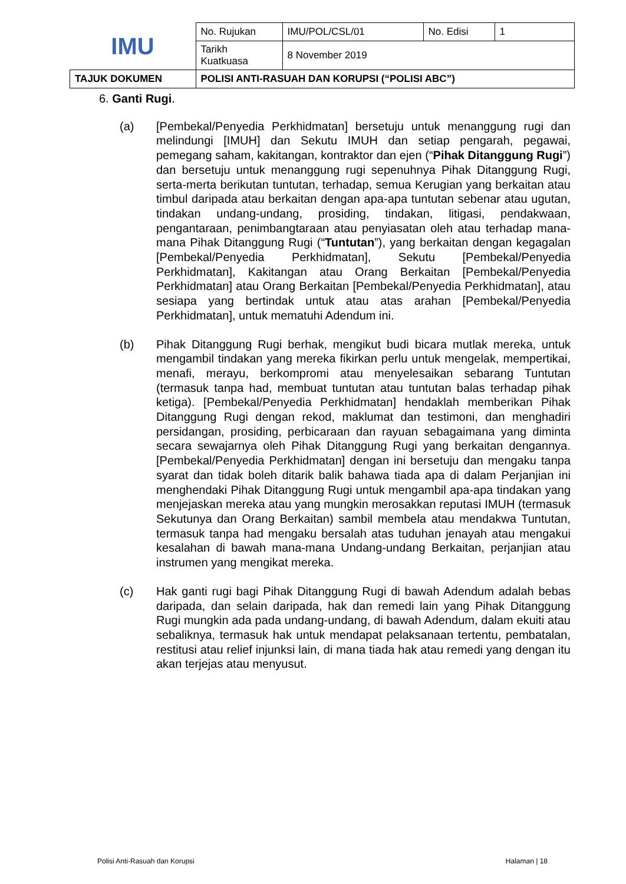| IMU | No. Rujukan | IMU/POL/CSL/01 | No. Edisi | 1 |
| | Tarikh Kuatkuasa | 8 November 2019 | | |
| TAJUK DOKUMEN | POLISI ANTI-RASUAH DAN KORUPSI (“POLISI ABC”) | | | |
6. Ganti Rugi.
(a) [Pembekal/Penyedia Perkhidmatan] bersetuju untuk menanggung rugi dan melindungi [IMUH] dan Sekutu IMUH dan setiap pengarah, pegawai, pemegang saham, kakitangan, kontraktor dan ejen (“Pihak Ditanggung Rugi”) dan bersetuju untuk menanggung rugi sepenuhnya Pihak Ditanggung Rugi, serta-merta berikutan tuntutan, terhadap, semua Kerugian yang berkaitan atau timbul daripada atau berkaitan dengan apa-apa tuntutan sebenar atau ugutan, tindakan undang-undang, prosiding, tindakan, litigasi, pendakwaan, pengantaraan, penimbangtaraan atau penyiasatan oleh atau terhadap mana-mana Pihak Ditanggung Rugi (“Tuntutan”), yang berkaitan dengan kegagalan [Pembekal/Penyedia Perkhidmatan], Sekutu [Pembekal/Penyedia Perkhidmatan], Kakitangan atau Orang Berkaitan [Pembekal/Penyedia Perkhidmatan] atau Orang Berkaitan [Pembekal/Penyedia Perkhidmatan], atau sesiapa yang bertindak untuk atau atas arahan [Pembekal/Penyedia Perkhidmatan], untuk mematuhi Adendum ini.
(b) Pihak Ditanggung Rugi berhak, mengikut budi bicara mutlak mereka, untuk mengambil tindakan yang mereka fikirkan perlu untuk mengelak, mempertikai, menafi, merayu, berkompromi atau menyelesaikan sebarang Tuntutan (termasuk tanpa had, membuat tuntutan atau tuntutan balas terhadap pihak ketiga). [Pembekal/Penyedia Perkhidmatan] hendaklah memberikan Pihak Ditanggung Rugi dengan rekod, maklumat dan testimoni, dan menghadiri persidangan, prosiding, perbicaraan dan rayuan sebagaimana yang diminta secara sewajarnya oleh Pihak Ditanggung Rugi yang berkaitan dengannya. [Pembekal/Penyedia Perkhidmatan] dengan ini bersetuju dan mengaku tanpa syarat dan tidak boleh ditarik balik bahawa tiada apa di dalam Perjanjian ini menghendaki Pihak Ditanggung Rugi untuk mengambil apa-apa tindakan yang menjejaskan mereka atau yang mungkin merosakkan reputasi IMUH (termasuk Sekutunya dan Orang Berkaitan) sambil membela atau mendakwa Tuntutan, termasuk tanpa had mengaku bersalah atas tuduhan jenayah atau mengakui kesalahan di bawah mana-mana Undang-undang Berkaitan, perjanjian atau instrumen yang mengikat mereka.
(c) Hak ganti rugi bagi Pihak Ditanggung Rugi di bawah Adendum adalah bebas daripada, dan selain daripada, hak dan remedi lain yang Pihak Ditanggung Rugi mungkin ada pada undang-undang, di bawah Adendum, dalam ekuiti atau sebaliknya, termasuk hak untuk mendapat pelaksanaan tertentu, pembatalan, restitusi atau relief injunksi lain, di mana tiada hak atau remedi yang dengan itu akan terjejas atau menyusut.
Polisi Anti-Rasuah dan Korupsi Halaman | 18